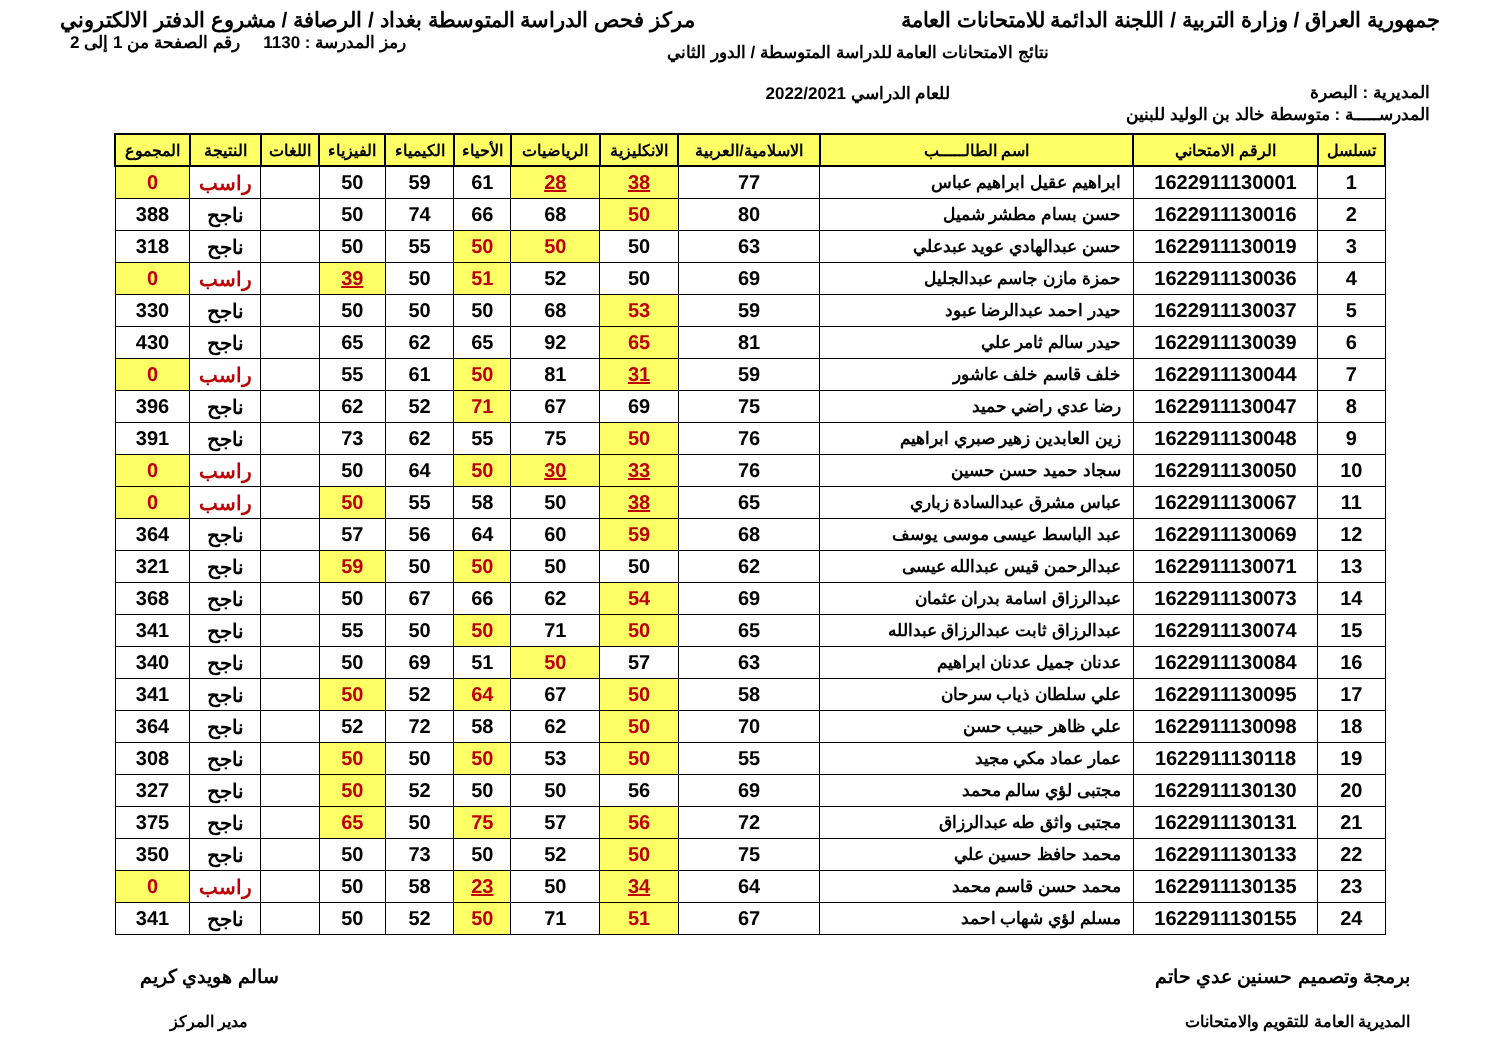جمهورية العراق / وزارة التربية / اللجنة الدائمة للامتحانات العامة
مركز فحص الدراسة المتوسطة بغداد / الرصافة / مشروع الدفتر الالكتروني
المديرية : البصرة
نتائج الامتحانات العامة للدراسة المتوسطة / الدور الثاني
للعام الدراسي 2022/2021
رمز المدرسة : 1130 رقم الصفحة من 1 إلى 2
المدرســـــة : متوسطة خالد بن الوليد للبنين
| تسلسل | الرقم الامتحاني | اسم الطالـــــب | الاسلامية/العربية | الانكليزية | الرياضيات | الأحياء | الكيمياء | الفيزياء | اللغات | النتيجة | المجموع |
| --- | --- | --- | --- | --- | --- | --- | --- | --- | --- | --- | --- |
| 1 | 1622911130001 | ابراهيم عقيل ابراهيم عباس | 77 | 38 | 28 | 61 | 59 | 50 | | راسب | 0 |
| 2 | 1622911130016 | حسن بسام مطشر شميل | 80 | 50 | 68 | 66 | 74 | 50 | | ناجح | 388 |
| 3 | 1622911130019 | حسن عبدالهادي عويد عبدعلي | 63 | 50 | 50 | 50 | 55 | 50 | | ناجح | 318 |
| 4 | 1622911130036 | حمزة مازن جاسم عبدالجليل | 69 | 50 | 52 | 51 | 50 | 39 | | راسب | 0 |
| 5 | 1622911130037 | حيدر احمد عبدالرضا عبود | 59 | 53 | 68 | 50 | 50 | 50 | | ناجح | 330 |
| 6 | 1622911130039 | حيدر سالم ثامر علي | 81 | 65 | 92 | 65 | 62 | 65 | | ناجح | 430 |
| 7 | 1622911130044 | خلف قاسم خلف عاشور | 59 | 31 | 81 | 50 | 61 | 55 | | راسب | 0 |
| 8 | 1622911130047 | رضا عدي راضي حميد | 75 | 69 | 67 | 71 | 52 | 62 | | ناجح | 396 |
| 9 | 1622911130048 | زين العابدين زهير صبري ابراهيم | 76 | 50 | 75 | 55 | 62 | 73 | | ناجح | 391 |
| 10 | 1622911130050 | سجاد حميد حسن حسين | 76 | 33 | 30 | 50 | 64 | 50 | | راسب | 0 |
| 11 | 1622911130067 | عباس مشرق عبدالسادة زباري | 65 | 38 | 50 | 58 | 55 | 50 | | راسب | 0 |
| 12 | 1622911130069 | عبد الباسط عيسى موسى يوسف | 68 | 59 | 60 | 64 | 56 | 57 | | ناجح | 364 |
| 13 | 1622911130071 | عبدالرحمن قيس عبدالله عيسى | 62 | 50 | 50 | 50 | 50 | 59 | | ناجح | 321 |
| 14 | 1622911130073 | عبدالرزاق اسامة بدران عثمان | 69 | 54 | 62 | 66 | 67 | 50 | | ناجح | 368 |
| 15 | 1622911130074 | عبدالرزاق ثابت عبدالرزاق عبدالله | 65 | 50 | 71 | 50 | 50 | 55 | | ناجح | 341 |
| 16 | 1622911130084 | عدنان جميل عدنان ابراهيم | 63 | 57 | 50 | 51 | 69 | 50 | | ناجح | 340 |
| 17 | 1622911130095 | علي سلطان ذياب سرحان | 58 | 50 | 67 | 64 | 52 | 50 | | ناجح | 341 |
| 18 | 1622911130098 | علي ظاهر حبيب حسن | 70 | 50 | 62 | 58 | 72 | 52 | | ناجح | 364 |
| 19 | 1622911130118 | عمار عماد مكي مجيد | 55 | 50 | 53 | 50 | 50 | 50 | | ناجح | 308 |
| 20 | 1622911130130 | مجتبى لؤي سالم محمد | 69 | 56 | 50 | 50 | 52 | 50 | | ناجح | 327 |
| 21 | 1622911130131 | مجتبى واثق طه عبدالرزاق | 72 | 56 | 57 | 75 | 50 | 65 | | ناجح | 375 |
| 22 | 1622911130133 | محمد حافظ حسين علي | 75 | 50 | 52 | 50 | 73 | 50 | | ناجح | 350 |
| 23 | 1622911130135 | محمد حسن قاسم محمد | 64 | 34 | 50 | 23 | 58 | 50 | | راسب | 0 |
| 24 | 1622911130155 | مسلم لؤي شهاب احمد | 67 | 51 | 71 | 50 | 52 | 50 | | ناجح | 341 |
برمجة وتصميم حسنين عدي حاتم
المديرية العامة للتقويم والامتحانات
سالم هويدي كريم
مدير المركز